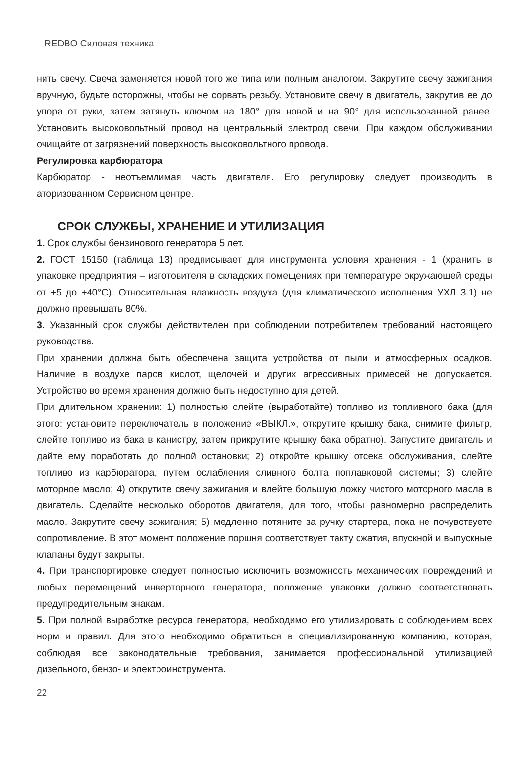REDBO Силовая техника
нить свечу. Свеча заменяется новой того же типа или полным аналогом. Закрутите свечу зажигания вручную, будьте осторожны, чтобы не сорвать резьбу. Установите свечу в двигатель, закрутив ее до упора от руки, затем затянуть ключом на 180° для новой и на 90° для использованной ранее. Установить высоковольтный провод на центральный электрод свечи. При каждом обслуживании очищайте от загрязнений поверхность высоковольтного провода.
Регулировка карбюратора
Карбюратор - неотъемлимая часть двигателя. Его регулировку следует производить в аторизованном Сервисном центре.
СРОК СЛУЖБЫ, ХРАНЕНИЕ И УТИЛИЗАЦИЯ
1. Срок службы бензинового генератора 5 лет.
2. ГОСТ 15150 (таблица 13) предписывает для инструмента условия хранения - 1 (хранить в упаковке предприятия – изготовителя в складских помещениях при температуре окружающей среды от +5 до +40°С). Относительная влажность воздуха (для климатического исполнения УХЛ 3.1) не должно превышать 80%.
3. Указанный срок службы действителен при соблюдении потребителем требований настоящего руководства.
При хранении должна быть обеспечена защита устройства от пыли и атмосферных осадков. Наличие в воздухе паров кислот, щелочей и других агрессивных примесей не допускается. Устройство во время хранения должно быть недоступно для детей.
При длительном хранении: 1) полностью слейте (выработайте) топливо из топливного бака (для этого: установите переключатель в положение «ВЫКЛ.», открутите крышку бака, снимите фильтр, слейте топливо из бака в канистру, затем прикрутите крышку бака обратно). Запустите двигатель и дайте ему поработать до полной остановки; 2) откройте крышку отсека обслуживания, слейте топливо из карбюратора, путем ослабления сливного болта поплавковой системы; 3) слейте моторное масло; 4) открутите свечу зажигания и влейте большую ложку чистого моторного масла в двигатель. Сделайте несколько оборотов двигателя, для того, чтобы равномерно распределить масло. Закрутите свечу зажигания; 5) медленно потяните за ручку стартера, пока не почувствуете сопротивление. В этот момент положение поршня соответствует такту сжатия, впускной и выпускные клапаны будут закрыты.
4. При транспортировке следует полностью исключить возможность механических повреждений и любых перемещений инверторного генератора, положение упаковки должно соответствовать предупредительным знакам.
5. При полной выработке ресурса генератора, необходимо его утилизировать с соблюдением всех норм и правил. Для этого необходимо обратиться в специализированную компанию, которая, соблюдая все законодательные требования, занимается профессиональной утилизацией дизельного, бензо- и электроинструмента.
22